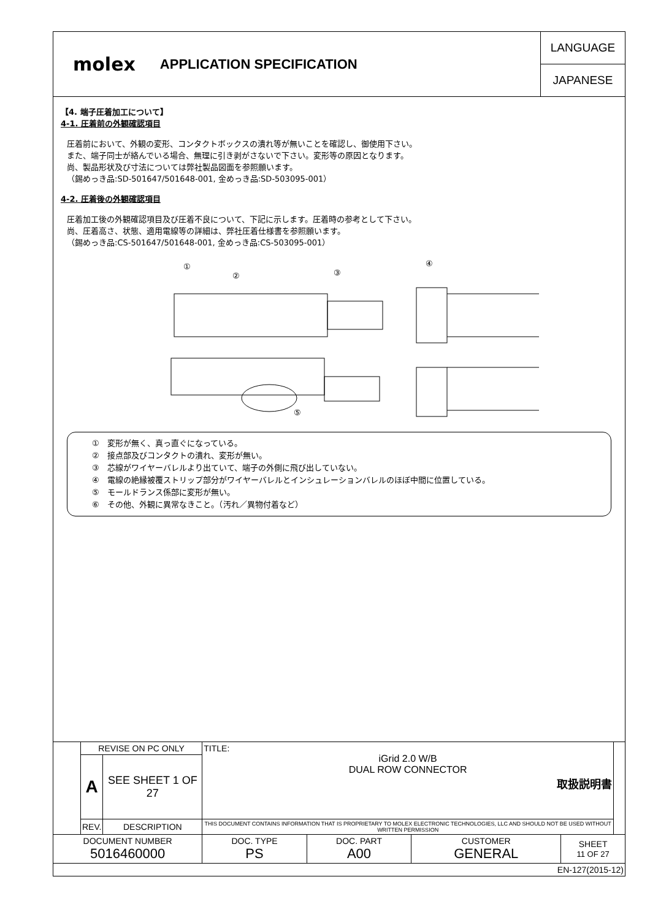molex APPLICATION SPECIFICATION
LANGUAGE
JAPANESE
【4. 端子圧着加工について】
4-1. 圧着前の外観確認項目
圧着前において、外観の変形、コンタクトボックスの潰れ等が無いことを確認し、御使用下さい。
また、端子同士が絡んでいる場合、無理に引き剥がさないで下さい。変形等の原因となります。
尚、製品形状及び寸法については弊社製品図面を参照願います。
（錫めっき品:SD-501647/501648-001, 金めっき品:SD-503095-001）
4-2. 圧着後の外観確認項目
圧着加工後の外観確認項目及び圧着不良について、下記に示します。圧着時の参考として下さい。
尚、圧着高さ、状態、適用電線等の詳細は、弊社圧着仕様書を参照願います。
（錫めっき品:CS-501647/501648-001, 金めっき品:CS-503095-001）
①
②
③
④
⑤
①　変形が無く、真っ直ぐになっている。
②　接点部及びコンタクトの潰れ、変形が無い。
③　芯線がワイヤーバレルより出ていて、端子の外側に飛び出していない。
④　電線の絶縁被覆ストリップ部分がワイヤーバレルとインシュレーションバレルのほぼ中間に位置している。
⑤　モールドランス係部に変形が無い。
⑥　その他、外観に異常なきこと。（汚れ／異物付着など）
| | REVISE ON PC ONLY | | TITLE: iGrid 2.0 W/B DUAL ROW CONNECTOR 取扱説明書 | | | | |
| | A | SEE SHEET 1 OF 27 | | | | | |
| | REV. | DESCRIPTION | THIS DOCUMENT CONTAINS INFORMATION THAT IS PROPRIETARY TO MOLEX ELECTRONIC TECHNOLOGIES, LLC AND SHOULD NOT BE USED WITHOUT WRITTEN PERMISSION | | | | |
| DOCUMENT NUMBER 5016460000 | | | DOC. TYPE PS | DOC. PART A00 | CUSTOMER GENERAL | SHEET 11 OF 27 | |
| EN-127(2015-12) | | | | | | | |